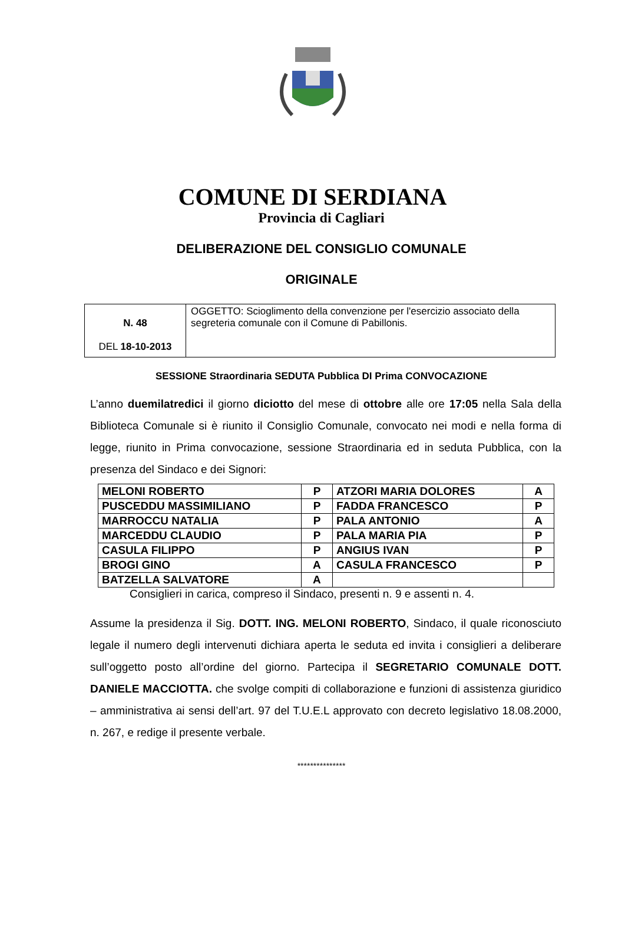COMUNE DI SERDIANA
Provincia di Cagliari
DELIBERAZIONE DEL CONSIGLIO COMUNALE
ORIGINALE
| N. 48 DEL 18-10-2013 | OGGETTO: Scioglimento della convenzione per l'esercizio associato della segreteria comunale con il Comune di Pabillonis. |
SESSIONE Straordinaria SEDUTA Pubblica DI Prima CONVOCAZIONE
L’anno duemilatredici il giorno diciotto del mese di ottobre alle ore 17:05 nella Sala della Biblioteca Comunale si è riunito il Consiglio Comunale, convocato nei modi e nella forma di legge, riunito in Prima convocazione, sessione Straordinaria ed in seduta Pubblica, con la presenza del Sindaco e dei Signori:
| MELONI ROBERTO | P | ATZORI MARIA DOLORES | A |
| PUSCEDDU MASSIMILIANO | P | FADDA FRANCESCO | P |
| MARROCCU NATALIA | P | PALA ANTONIO | A |
| MARCEDDU CLAUDIO | P | PALA MARIA PIA | P |
| CASULA FILIPPO | P | ANGIUS IVAN | P |
| BROGI GINO | A | CASULA FRANCESCO | P |
| BATZELLA SALVATORE | A | | |
Consiglieri in carica, compreso il Sindaco, presenti n. 9 e assenti n. 4.
Assume la presidenza il Sig. DOTT. ING. MELONI ROBERTO, Sindaco, il quale riconosciuto legale il numero degli intervenuti dichiara aperta le seduta ed invita i consiglieri a deliberare sull’oggetto posto all’ordine del giorno. Partecipa il SEGRETARIO COMUNALE DOTT. DANIELE MACCIOTTA. che svolge compiti di collaborazione e funzioni di assistenza giuridico – amministrativa ai sensi dell’art. 97 del T.U.E.L approvato con decreto legislativo 18.08.2000, n. 267, e redige il presente verbale.
***************